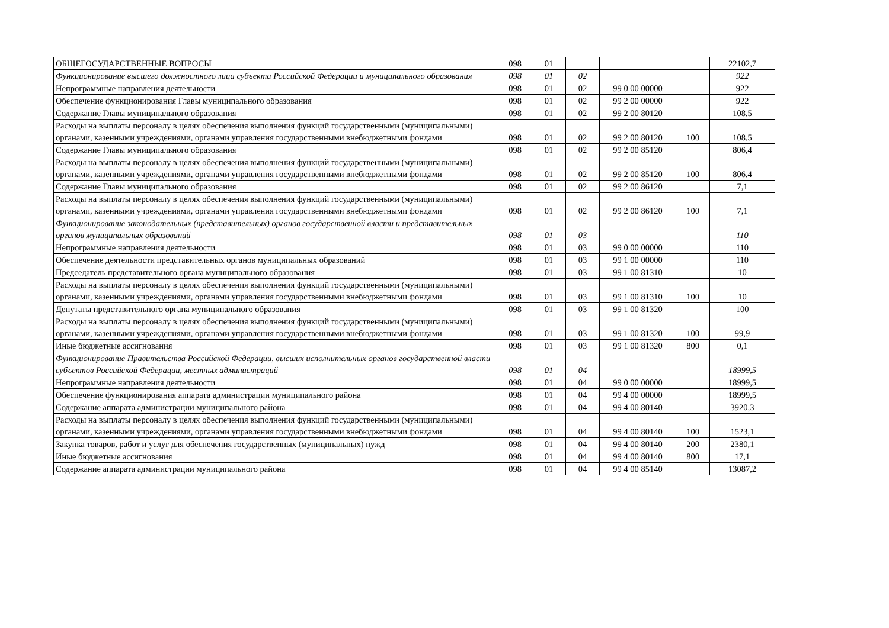| ОБЩЕГОСУДАРСТВЕННЫЕ ВОПРОСЫ | 098 | 01 | | | | 22102,7 |
| Функционирование высшего должностного лица субъекта Российской Федерации и муниципального образования | 098 | 01 | 02 | | | 922 |
| Непрограммные направления деятельности | 098 | 01 | 02 | 99 0 00 00000 | | 922 |
| Обеспечение функционирования Главы муниципального образования | 098 | 01 | 02 | 99 2 00 00000 | | 922 |
| Содержание Главы муниципального образования | 098 | 01 | 02 | 99 2 00 80120 | | 108,5 |
| Расходы на выплаты персоналу в целях обеспечения выполнения функций государственными (муниципальными) органами, казенными учреждениями, органами управления государственными внебюджетными фондами | 098 | 01 | 02 | 99 2 00 80120 | 100 | 108,5 |
| Содержание Главы муниципального образования | 098 | 01 | 02 | 99 2 00 85120 | | 806,4 |
| Расходы на выплаты персоналу в целях обеспечения выполнения функций государственными (муниципальными) органами, казенными учреждениями, органами управления государственными внебюджетными фондами | 098 | 01 | 02 | 99 2 00 85120 | 100 | 806,4 |
| Содержание Главы муниципального образования | 098 | 01 | 02 | 99 2 00 86120 | | 7,1 |
| Расходы на выплаты персоналу в целях обеспечения выполнения функций государственными (муниципальными) органами, казенными учреждениями, органами управления государственными внебюджетными фондами | 098 | 01 | 02 | 99 2 00 86120 | 100 | 7,1 |
| Функционирование законодательных (представительных) органов государственной власти и представительных органов муниципальных образований | 098 | 01 | 03 | | | 110 |
| Непрограммные направления деятельности | 098 | 01 | 03 | 99 0 00 00000 | | 110 |
| Обеспечение деятельности представительных органов муниципальных образований | 098 | 01 | 03 | 99 1 00 00000 | | 110 |
| Председатель представительного органа муниципального образования | 098 | 01 | 03 | 99 1 00 81310 | | 10 |
| Расходы на выплаты персоналу в целях обеспечения выполнения функций государственными (муниципальными) органами, казенными учреждениями, органами управления государственными внебюджетными фондами | 098 | 01 | 03 | 99 1 00 81310 | 100 | 10 |
| Депутаты представительного органа муниципального образования | 098 | 01 | 03 | 99 1 00 81320 | | 100 |
| Расходы на выплаты персоналу в целях обеспечения выполнения функций государственными (муниципальными) органами, казенными учреждениями, органами управления государственными внебюджетными фондами | 098 | 01 | 03 | 99 1 00 81320 | 100 | 99,9 |
| Иные бюджетные ассигнования | 098 | 01 | 03 | 99 1 00 81320 | 800 | 0,1 |
| Функционирование Правительства Российской Федерации, высших исполнительных органов государственной власти субъектов Российской Федерации, местных администраций | 098 | 01 | 04 | | | 18999,5 |
| Непрограммные направления деятельности | 098 | 01 | 04 | 99 0 00 00000 | | 18999,5 |
| Обеспечение функционирования аппарата администрации муниципального района | 098 | 01 | 04 | 99 4 00 00000 | | 18999,5 |
| Содержание аппарата администрации муниципального района | 098 | 01 | 04 | 99 4 00 80140 | | 3920,3 |
| Расходы на выплаты персоналу в целях обеспечения выполнения функций государственными (муниципальными) органами, казенными учреждениями, органами управления государственными внебюджетными фондами | 098 | 01 | 04 | 99 4 00 80140 | 100 | 1523,1 |
| Закупка товаров, работ и услуг для обеспечения государственных (муниципальных) нужд | 098 | 01 | 04 | 99 4 00 80140 | 200 | 2380,1 |
| Иные бюджетные ассигнования | 098 | 01 | 04 | 99 4 00 80140 | 800 | 17,1 |
| Содержание аппарата администрации муниципального района | 098 | 01 | 04 | 99 4 00 85140 | | 13087,2 |